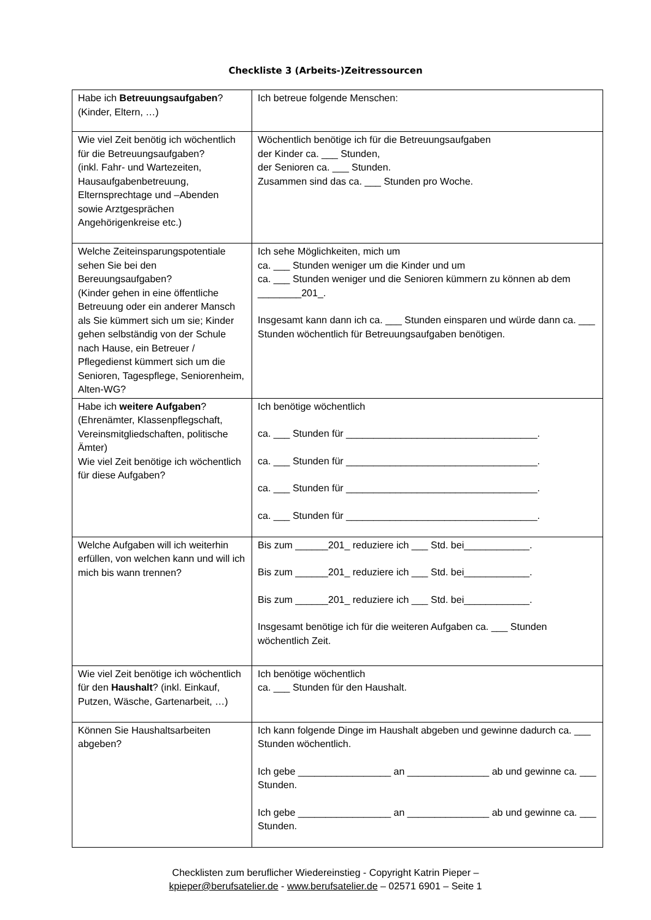Checkliste 3 (Arbeits-)Zeitressourcen
| Habe ich Betreuungsaufgaben ? (Kinder, Eltern, …) | Ich betreue folgende Menschen: |
| Wie viel Zeit benötig ich wöchentlich für die Betreuungsaufgaben? (inkl. Fahr- und Wartezeiten, Hausaufgabenbetreuung, Elternsprechtage und –Abenden sowie Arztgesprächen Angehörigenkreise etc.) | Wöchentlich benötige ich für die Betreuungsaufgaben der Kinder ca. ___ Stunden, der Senioren ca. ___ Stunden. Zusammen sind das ca. ___ Stunden pro Woche. |
| Welche Zeiteinsparungspotentiale sehen Sie bei den Bereuungsaufgaben? (Kinder gehen in eine öffentliche Betreuung oder ein anderer Mansch als Sie kümmert sich um sie; Kinder gehen selbständig von der Schule nach Hause, ein Betreuer / Pflegedienst kümmert sich um die Senioren, Tagespflege, Seniorenheim, Alten-WG? | Ich sehe Möglichkeiten, mich um ca. ___ Stunden weniger um die Kinder und um ca. ___ Stunden weniger und die Senioren kümmern zu können ab dem ________201_. Insgesamt kann dann ich ca. ___ Stunden einsparen und würde dann ca. ___ Stunden wöchentlich für Betreuungsaufgaben benötigen. |
| Habe ich weitere Aufgaben ? (Ehrenämter, Klassenpflegschaft, Vereinsmitgliedschaften, politische Ämter) Wie viel Zeit benötige ich wöchentlich für diese Aufgaben? | Ich benötige wöchentlich ca. ___ Stunden für ___________________________________. ca. ___ Stunden für ___________________________________. ca. ___ Stunden für ___________________________________. ca. ___ Stunden für ___________________________________. |
| Welche Aufgaben will ich weiterhin erfüllen, von welchen kann und will ich mich bis wann trennen? | Bis zum ______201_ reduziere ich ___ Std. bei____________. Bis zum ______201_ reduziere ich ___ Std. bei____________. Bis zum ______201_ reduziere ich ___ Std. bei____________. Insgesamt benötige ich für die weiteren Aufgaben ca. ___ Stunden wöchentlich Zeit. |
| Wie viel Zeit benötige ich wöchentlich für den Haushalt ? (inkl. Einkauf, Putzen, Wäsche, Gartenarbeit, …) | Ich benötige wöchentlich ca. ___ Stunden für den Haushalt. |
| Können Sie Haushaltsarbeiten abgeben? | Ich kann folgende Dinge im Haushalt abgeben und gewinne dadurch ca. ___ Stunden wöchentlich. Ich gebe _________________ an _______________ ab und gewinne ca. ___ Stunden. Ich gebe _________________ an _______________ ab und gewinne ca. ___ Stunden. |
Checklisten zum beruflicher Wiedereinstieg - Copyright Katrin Pieper –
kpieper@berufsatelier.de - www.berufsatelier.de – 02571 6901 – Seite 1